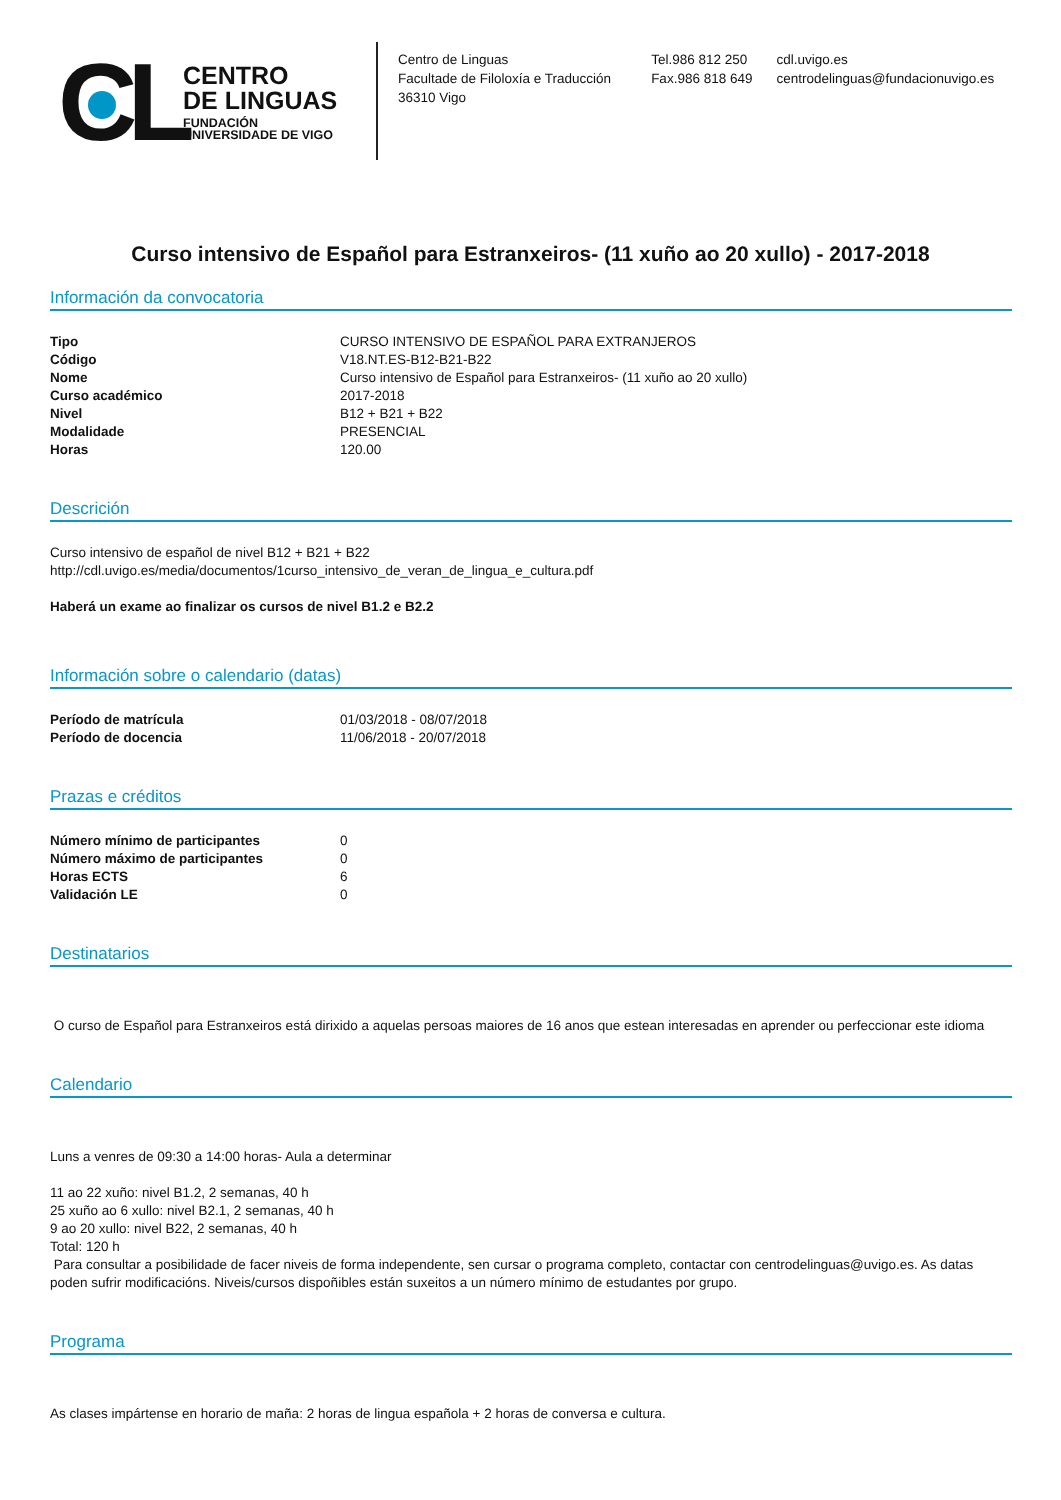CL
CENTRO
DE LINGUAS
FUNDACIÓN
UNIVERSIDADE DE VIGO
Centro de Linguas
Facultade de Filoloxía e Traducción
36310 Vigo
Tel.986 812 250
Fax.986 818 649
cdl.uvigo.es
centrodelinguas@fundacionuvigo.es
Curso intensivo de Español para Estranxeiros- (11 xuño ao 20 xullo) - 2017-2018
Información da convocatoria
| Tipo | CURSO INTENSIVO DE ESPAÑOL PARA EXTRANJEROS |
| Código | V18.NT.ES-B12-B21-B22 |
| Nome | Curso intensivo de Español para Estranxeiros- (11 xuño ao 20 xullo) |
| Curso académico | 2017-2018 |
| Nivel | B12 + B21 + B22 |
| Modalidade | PRESENCIAL |
| Horas | 120.00 |
Descrición
Curso intensivo de español de nivel B12 + B21 + B22
http://cdl.uvigo.es/media/documentos/1curso_intensivo_de_veran_de_lingua_e_cultura.pdf
Haberá un exame ao finalizar os cursos de nivel B1.2 e B2.2
Información sobre o calendario (datas)
| Período de matrícula | 01/03/2018 - 08/07/2018 |
| Período de docencia | 11/06/2018 - 20/07/2018 |
Prazas e créditos
| Número mínimo de participantes | 0 |
| Número máximo de participantes | 0 |
| Horas ECTS | 6 |
| Validación LE | 0 |
Destinatarios
O curso de Español para Estranxeiros está dirixido a aquelas persoas maiores de 16 anos que estean interesadas en aprender ou perfeccionar este idioma
Calendario
Luns a venres de 09:30 a 14:00 horas- Aula a determinar
11 ao 22 xuño: nivel B1.2, 2 semanas, 40 h
25 xuño ao 6 xullo: nivel B2.1, 2 semanas, 40 h
9 ao 20 xullo: nivel B22, 2 semanas, 40 h
Total: 120 h
Para consultar a posibilidade de facer niveis de forma independente, sen cursar o programa completo, contactar con centrodelinguas@uvigo.es. As datas poden sufrir modificacións. Niveis/cursos dispoñibles están suxeitos a un número mínimo de estudantes por grupo.
Programa
As clases impártense en horario de maña: 2 horas de lingua española + 2 horas de conversa e cultura.